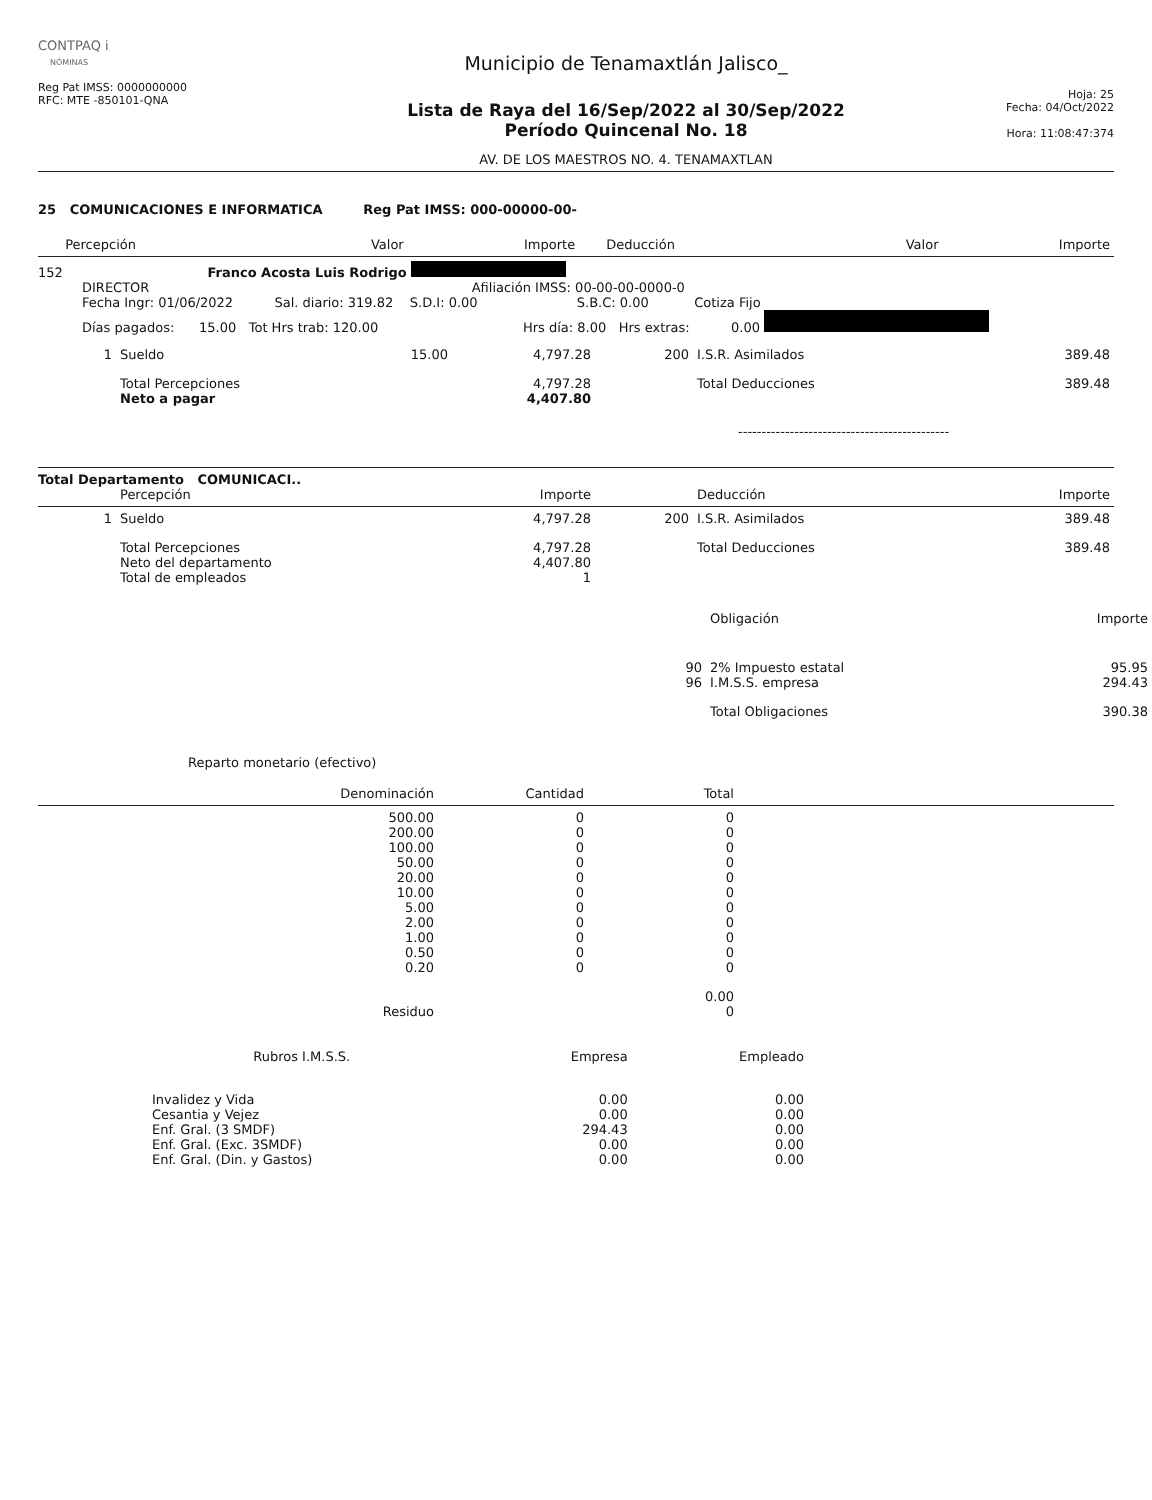CONTPAQ i
NÓMINAS
Reg Pat IMSS: 0000000000
RFC: MTE -850101-QNA
Municipio de Tenamaxtlán Jalisco_
Lista de Raya del 16/Sep/2022 al 30/Sep/2022
Período Quincenal No. 18
AV. DE LOS MAESTROS NO. 4. TENAMAXTLAN
Hoja: 25
Fecha: 04/Oct/2022
Hora: 11:08:47:374
25 COMUNICACIONES E INFORMATICA Reg Pat IMSS: 000-00000-00-
| | Percepción | Valor | Importe | | Deducción | Valor | Importe |
| --- | --- | --- | --- | --- | --- | --- | --- |
152 Franco Acosta Luis Rodrigo
DIRECTOR Afiliación IMSS: 00-00-00-0000-0
Fecha Ingr: 01/06/2022 Sal. diario: 319.82 S.D.I: 0.00 S.B.C: 0.00 Cotiza Fijo
Días pagados: 15.00 Tot Hrs trab: 120.00 Hrs día: 8.00 Hrs extras: 0.00
| 1 | Sueldo | 15.00 | 4,797.28 | 200 | I.S.R. Asimilados | 389.48 |
| | Total Percepciones Neto a pagar | | 4,797.28 4,407.80 | | Total Deducciones | 389.48 |
---------------------------------------------
Total Departamento COMUNICACI..
| | Percepción | | Importe | | Deducción | Importe |
| 1 | Sueldo | | 4,797.28 | 200 | I.S.R. Asimilados | 389.48 |
| | Total Percepciones Neto del departamento Total de empleados | | 4,797.28 4,407.80 1 | | Total Deducciones | 389.48 |
| | Obligación | Importe |
| 90 96 | 2% Impuesto estatal I.M.S.S. empresa | 95.95 294.43 |
| | Total Obligaciones | 390.38 |
Reparto monetario (efectivo)
| Denominación | Cantidad | Total |
| 500.00 200.00 100.00 50.00 20.00 10.00 5.00 2.00 1.00 0.50 0.20 | 0 0 0 0 0 0 0 0 0 0 0 | 0 0 0 0 0 0 0 0 0 0 0 |
| | | 0.00 |
| Residuo | | 0 |
| Rubros I.M.S.S. | Empresa | Empleado |
| Invalidez y Vida Cesantia y Vejez Enf. Gral. (3 SMDF) Enf. Gral. (Exc. 3SMDF) Enf. Gral. (Din. y Gastos) | 0.00 0.00 294.43 0.00 0.00 | 0.00 0.00 0.00 0.00 0.00 |